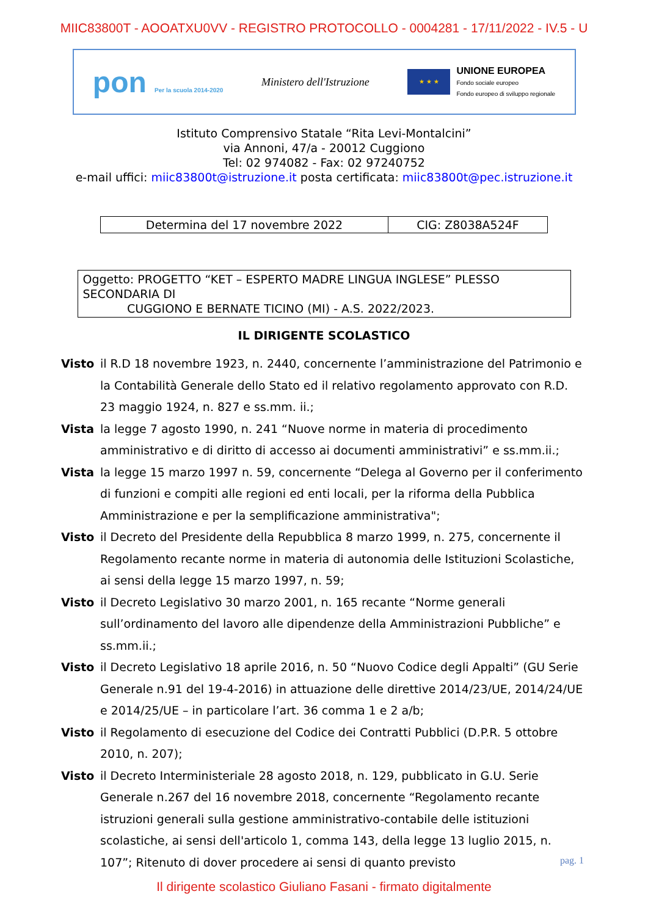MIIC83800T - AOOATXU0VV - REGISTRO PROTOCOLLO - 0004281 - 17/11/2022 - IV.5 - U
pon Per la scuola 2014-2020
Ministero dell'Istruzione
★ ★ ★
UNIONE EUROPEA
Fondo sociale europeo
Fondo europeo di sviluppo regionale
Istituto Comprensivo Statale “Rita Levi-Montalcini”
via Annoni, 47/a - 20012 Cuggiono
Tel: 02 974082 - Fax: 02 97240752
e-mail uffici: miic83800t@istruzione.it posta certificata: miic83800t@pec.istruzione.it
| Determina del 17 novembre 2022 | CIG: Z8038A524F |
Oggetto: PROGETTO “KET – ESPERTO MADRE LINGUA INGLESE” PLESSO SECONDARIA DI
CUGGIONO E BERNATE TICINO (MI) - A.S. 2022/2023.
IL DIRIGENTE SCOLASTICO
Visto il R.D 18 novembre 1923, n. 2440, concernente l’amministrazione del Patrimonio e la Contabilità Generale dello Stato ed il relativo regolamento approvato con R.D. 23 maggio 1924, n. 827 e ss.mm. ii.;
Vista la legge 7 agosto 1990, n. 241 “Nuove norme in materia di procedimento amministrativo e di diritto di accesso ai documenti amministrativi” e ss.mm.ii.;
Vista la legge 15 marzo 1997 n. 59, concernente “Delega al Governo per il conferimento di funzioni e compiti alle regioni ed enti locali, per la riforma della Pubblica Amministrazione e per la semplificazione amministrativa";
Visto il Decreto del Presidente della Repubblica 8 marzo 1999, n. 275, concernente il Regolamento recante norme in materia di autonomia delle Istituzioni Scolastiche, ai sensi della legge 15 marzo 1997, n. 59;
Visto il Decreto Legislativo 30 marzo 2001, n. 165 recante “Norme generali sull’ordinamento del lavoro alle dipendenze della Amministrazioni Pubbliche” e ss.mm.ii.;
Visto il Decreto Legislativo 18 aprile 2016, n. 50 “Nuovo Codice degli Appalti” (GU Serie Generale n.91 del 19-4-2016) in attuazione delle direttive 2014/23/UE, 2014/24/UE e 2014/25/UE – in particolare l’art. 36 comma 1 e 2 a/b;
Visto il Regolamento di esecuzione del Codice dei Contratti Pubblici (D.P.R. 5 ottobre 2010, n. 207);
Visto il Decreto Interministeriale 28 agosto 2018, n. 129, pubblicato in G.U. Serie Generale n.267 del 16 novembre 2018, concernente “Regolamento recante istruzioni generali sulla gestione amministrativo-contabile delle istituzioni scolastiche, ai sensi dell'articolo 1, comma 143, della legge 13 luglio 2015, n. 107”; Ritenuto di dover procedere ai sensi di quanto previsto
pag. 1
Il dirigente scolastico Giuliano Fasani - firmato digitalmente